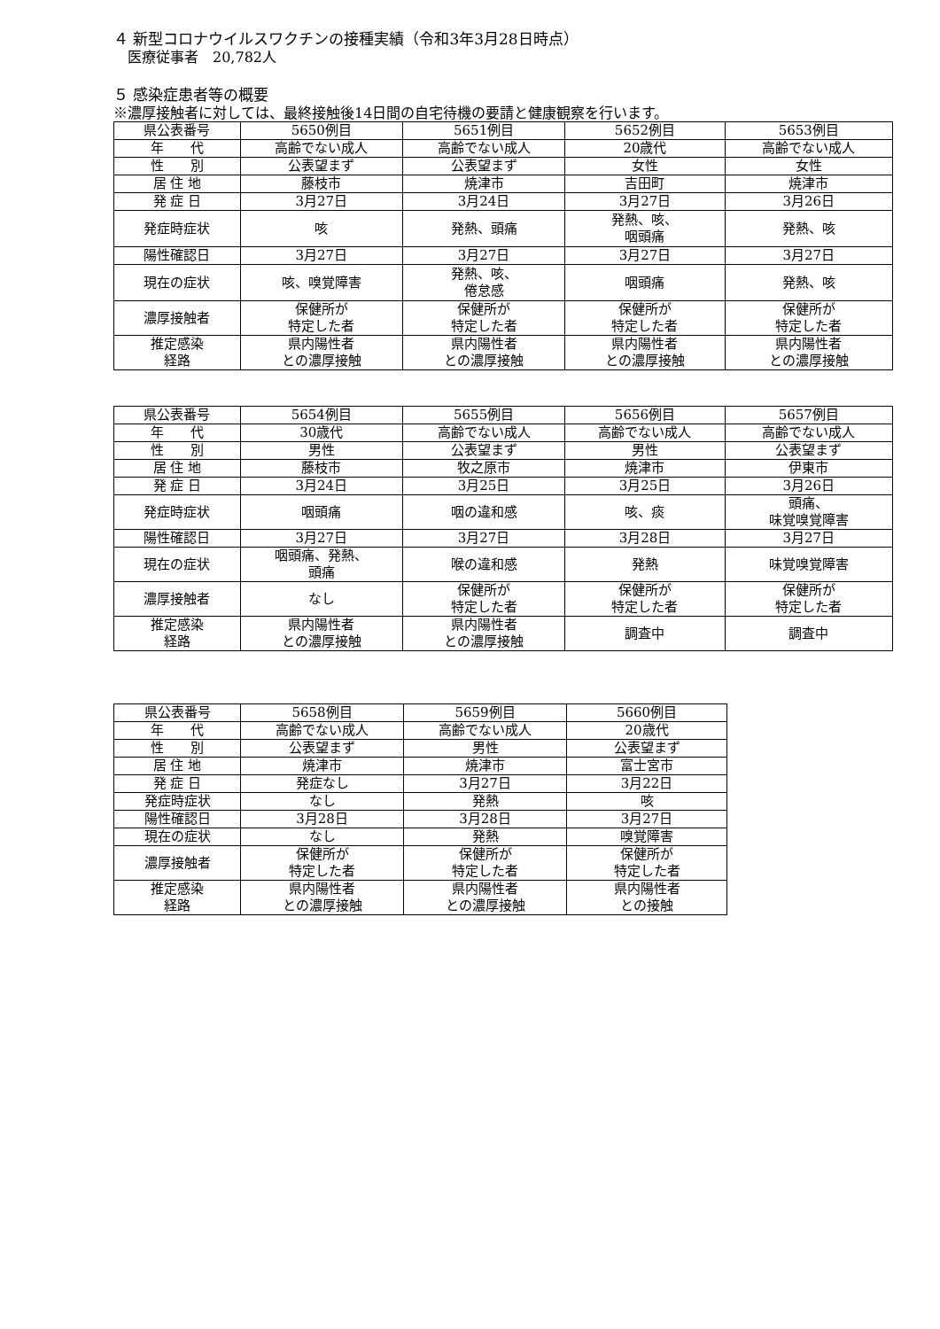４ 新型コロナウイルスワクチンの接種実績（令和3年3月28日時点）
　医療従事者　20,782人
５ 感染症患者等の概要
※濃厚接触者に対しては、最終接触後14日間の自宅待機の要請と健康観察を行います。
| 県公表番号 | 5650例目 | 5651例目 | 5652例目 | 5653例目 |
| 年 代 | 高齢でない成人 | 高齢でない成人 | 20歳代 | 高齢でない成人 |
| 性 別 | 公表望まず | 公表望まず | 女性 | 女性 |
| 居 住 地 | 藤枝市 | 焼津市 | 吉田町 | 焼津市 |
| 発 症 日 | 3月27日 | 3月24日 | 3月27日 | 3月26日 |
| 発症時症状 | 咳 | 発熱、頭痛 | 発熱、咳、 咽頭痛 | 発熱、咳 |
| 陽性確認日 | 3月27日 | 3月27日 | 3月27日 | 3月27日 |
| 現在の症状 | 咳、嗅覚障害 | 発熱、咳、 倦怠感 | 咽頭痛 | 発熱、咳 |
| 濃厚接触者 | 保健所が 特定した者 | 保健所が 特定した者 | 保健所が 特定した者 | 保健所が 特定した者 |
| 推定感染 経路 | 県内陽性者 との濃厚接触 | 県内陽性者 との濃厚接触 | 県内陽性者 との濃厚接触 | 県内陽性者 との濃厚接触 |
| 県公表番号 | 5654例目 | 5655例目 | 5656例目 | 5657例目 |
| 年 代 | 30歳代 | 高齢でない成人 | 高齢でない成人 | 高齢でない成人 |
| 性 別 | 男性 | 公表望まず | 男性 | 公表望まず |
| 居 住 地 | 藤枝市 | 牧之原市 | 焼津市 | 伊東市 |
| 発 症 日 | 3月24日 | 3月25日 | 3月25日 | 3月26日 |
| 発症時症状 | 咽頭痛 | 咽の違和感 | 咳、痰 | 頭痛、 味覚嗅覚障害 |
| 陽性確認日 | 3月27日 | 3月27日 | 3月28日 | 3月27日 |
| 現在の症状 | 咽頭痛、発熱、 頭痛 | 喉の違和感 | 発熱 | 味覚嗅覚障害 |
| 濃厚接触者 | なし | 保健所が 特定した者 | 保健所が 特定した者 | 保健所が 特定した者 |
| 推定感染 経路 | 県内陽性者 との濃厚接触 | 県内陽性者 との濃厚接触 | 調査中 | 調査中 |
| 県公表番号 | 5658例目 | 5659例目 | 5660例目 |
| 年 代 | 高齢でない成人 | 高齢でない成人 | 20歳代 |
| 性 別 | 公表望まず | 男性 | 公表望まず |
| 居 住 地 | 焼津市 | 焼津市 | 富士宮市 |
| 発 症 日 | 発症なし | 3月27日 | 3月22日 |
| 発症時症状 | なし | 発熱 | 咳 |
| 陽性確認日 | 3月28日 | 3月28日 | 3月27日 |
| 現在の症状 | なし | 発熱 | 嗅覚障害 |
| 濃厚接触者 | 保健所が 特定した者 | 保健所が 特定した者 | 保健所が 特定した者 |
| 推定感染 経路 | 県内陽性者 との濃厚接触 | 県内陽性者 との濃厚接触 | 県内陽性者 との接触 |